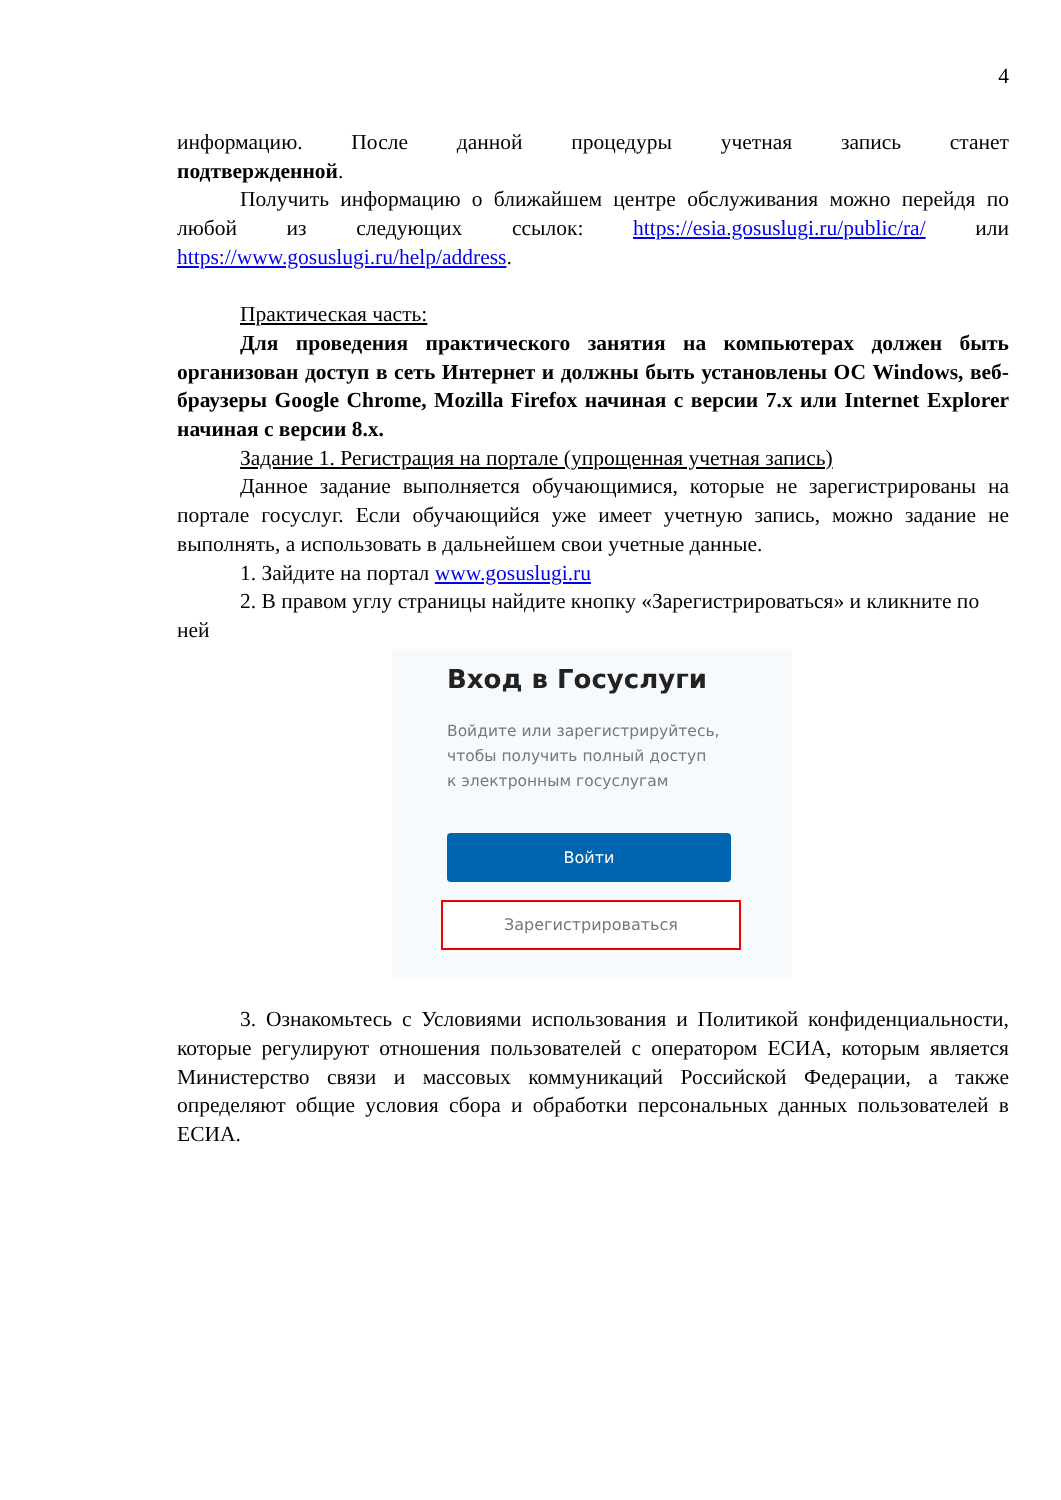4
информацию. После данной процедуры учетная запись станет
подтвержденной.
Получить информацию о ближайшем центре обслуживания можно перейдя по любой из следующих ссылок: https://esia.gosuslugi.ru/public/ra/ или https://www.gosuslugi.ru/help/address.
Практическая часть:
Для проведения практического занятия на компьютерах должен быть организован доступ в сеть Интернет и должны быть установлены ОС Windows, веб-браузеры Google Chrome, Mozilla Firefox начиная с версии 7.x или Internet Explorer начиная с версии 8.x.
Задание 1. Регистрация на портале (упрощенная учетная запись)
Данное задание выполняется обучающимися, которые не зарегистрированы на портале госуслуг. Если обучающийся уже имеет учетную запись, можно задание не выполнять, а использовать в дальнейшем свои учетные данные.
1. Зайдите на портал www.gosuslugi.ru
2. В правом углу страницы найдите кнопку «Зарегистрироваться» и кликните по ней
Вход в Госуслуги
Войдите или зарегистрируйтесь,
чтобы получить полный доступ
к электронным госуслугам
Войти
Зарегистрироваться
3. Ознакомьтесь с Условиями использования и Политикой конфиденциальности, которые регулируют отношения пользователей с оператором ЕСИА, которым является Министерство связи и массовых коммуникаций Российской Федерации, а также определяют общие условия сбора и обработки персональных данных пользователей в ЕСИА.